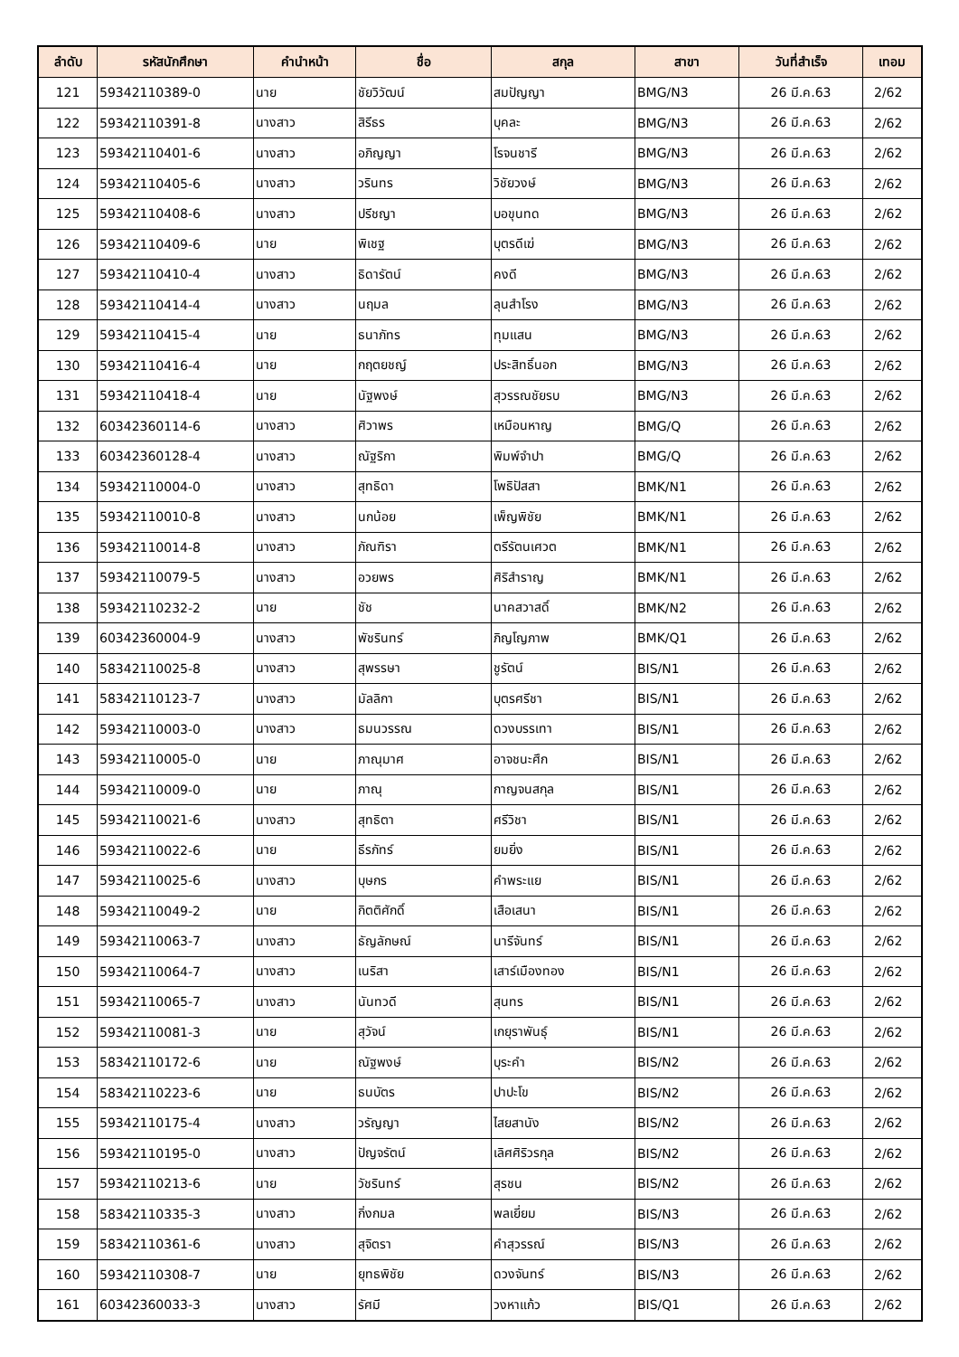| ลำดับ | รหัสนักศึกษา | คำนำหน้า | ชื่อ | สกุล | สาขา | วันที่สำเร็จ | เทอม |
| --- | --- | --- | --- | --- | --- | --- | --- |
| 121 | 59342110389-0 | นาย | ชัยวิวัฒน์ | สมปัญญา | BMG/N3 | 26 มี.ค.63 | 2/62 |
| 122 | 59342110391-8 | นางสาว | สิรีธร | บุคละ | BMG/N3 | 26 มี.ค.63 | 2/62 |
| 123 | 59342110401-6 | นางสาว | อภิญญา | โรจนชารี | BMG/N3 | 26 มี.ค.63 | 2/62 |
| 124 | 59342110405-6 | นางสาว | วรินทร | วิชัยวงษ์ | BMG/N3 | 26 มี.ค.63 | 2/62 |
| 125 | 59342110408-6 | นางสาว | ปรีชญา | บอขุนทด | BMG/N3 | 26 มี.ค.63 | 2/62 |
| 126 | 59342110409-6 | นาย | พิเชฐ | บุตรดีเฆ่ | BMG/N3 | 26 มี.ค.63 | 2/62 |
| 127 | 59342110410-4 | นางสาว | ธิดารัตน์ | คงดี | BMG/N3 | 26 มี.ค.63 | 2/62 |
| 128 | 59342110414-4 | นางสาว | นฤมล | ลุนสำโรง | BMG/N3 | 26 มี.ค.63 | 2/62 |
| 129 | 59342110415-4 | นาย | ธนาภัทร | ทุมแสน | BMG/N3 | 26 มี.ค.63 | 2/62 |
| 130 | 59342110416-4 | นาย | กฤตยชญ์ | ประสิทธิ์นอก | BMG/N3 | 26 มี.ค.63 | 2/62 |
| 131 | 59342110418-4 | นาย | นัฐพงษ์ | สุวรรณชัยรบ | BMG/N3 | 26 มี.ค.63 | 2/62 |
| 132 | 60342360114-6 | นางสาว | ศิวาพร | เหมือนหาญ | BMG/Q | 26 มี.ค.63 | 2/62 |
| 133 | 60342360128-4 | นางสาว | ณัฐริกา | พิมพ์จำปา | BMG/Q | 26 มี.ค.63 | 2/62 |
| 134 | 59342110004-0 | นางสาว | สุทธิดา | โพธิปัสสา | BMK/N1 | 26 มี.ค.63 | 2/62 |
| 135 | 59342110010-8 | นางสาว | นกน้อย | เพ็ญพิชัย | BMK/N1 | 26 มี.ค.63 | 2/62 |
| 136 | 59342110014-8 | นางสาว | ภัณฑิรา | ตรีรัตนเศวต | BMK/N1 | 26 มี.ค.63 | 2/62 |
| 137 | 59342110079-5 | นางสาว | อวยพร | ศิริสำราญ | BMK/N1 | 26 มี.ค.63 | 2/62 |
| 138 | 59342110232-2 | นาย | ชัช | นาคสวาสดิ์ | BMK/N2 | 26 มี.ค.63 | 2/62 |
| 139 | 60342360004-9 | นางสาว | พัชรินทร์ | ภิญโญภาพ | BMK/Q1 | 26 มี.ค.63 | 2/62 |
| 140 | 58342110025-8 | นางสาว | สุพรรษา | ชูรัตน์ | BIS/N1 | 26 มี.ค.63 | 2/62 |
| 141 | 58342110123-7 | นางสาว | มัลลิกา | บุตรศรีชา | BIS/N1 | 26 มี.ค.63 | 2/62 |
| 142 | 59342110003-0 | นางสาว | ธมนวรรณ | ดวงบรรเทา | BIS/N1 | 26 มี.ค.63 | 2/62 |
| 143 | 59342110005-0 | นาย | ภาณุมาศ | อาจชนะศึก | BIS/N1 | 26 มี.ค.63 | 2/62 |
| 144 | 59342110009-0 | นาย | ภาณุ | กาญจนสกุล | BIS/N1 | 26 มี.ค.63 | 2/62 |
| 145 | 59342110021-6 | นางสาว | สุทธิตา | ศรีวิชา | BIS/N1 | 26 มี.ค.63 | 2/62 |
| 146 | 59342110022-6 | นาย | ธีรภัทร์ | ยมยิ่ง | BIS/N1 | 26 มี.ค.63 | 2/62 |
| 147 | 59342110025-6 | นางสาว | บุษกร | คำพระแย | BIS/N1 | 26 มี.ค.63 | 2/62 |
| 148 | 59342110049-2 | นาย | กิตติศักดิ์ | เสือเสนา | BIS/N1 | 26 มี.ค.63 | 2/62 |
| 149 | 59342110063-7 | นางสาว | ธัญลักษณ์ | นารีจันทร์ | BIS/N1 | 26 มี.ค.63 | 2/62 |
| 150 | 59342110064-7 | นางสาว | เนริสา | เสาร์เมืองทอง | BIS/N1 | 26 มี.ค.63 | 2/62 |
| 151 | 59342110065-7 | นางสาว | นันทวดี | สุนทร | BIS/N1 | 26 มี.ค.63 | 2/62 |
| 152 | 59342110081-3 | นาย | สุวัจน์ | เกยุราพันธุ์ | BIS/N1 | 26 มี.ค.63 | 2/62 |
| 153 | 58342110172-6 | นาย | ณัฐพงษ์ | บุระคำ | BIS/N2 | 26 มี.ค.63 | 2/62 |
| 154 | 58342110223-6 | นาย | ธนบัตร | ปาปะโข | BIS/N2 | 26 มี.ค.63 | 2/62 |
| 155 | 59342110175-4 | นางสาว | วรัญญา | ไสยสานัง | BIS/N2 | 26 มี.ค.63 | 2/62 |
| 156 | 59342110195-0 | นางสาว | ปัญจรัตน์ | เลิศศิริวรกุล | BIS/N2 | 26 มี.ค.63 | 2/62 |
| 157 | 59342110213-6 | นาย | วัชรินทร์ | สุรชน | BIS/N2 | 26 มี.ค.63 | 2/62 |
| 158 | 58342110335-3 | นางสาว | กิ่งกมล | พลเยี่ยม | BIS/N3 | 26 มี.ค.63 | 2/62 |
| 159 | 58342110361-6 | นางสาว | สุจิตรา | คำสุวรรณ์ | BIS/N3 | 26 มี.ค.63 | 2/62 |
| 160 | 59342110308-7 | นาย | ยุทธพิชัย | ดวงจันทร์ | BIS/N3 | 26 มี.ค.63 | 2/62 |
| 161 | 60342360033-3 | นางสาว | รัศมี | วงหาแก้ว | BIS/Q1 | 26 มี.ค.63 | 2/62 |